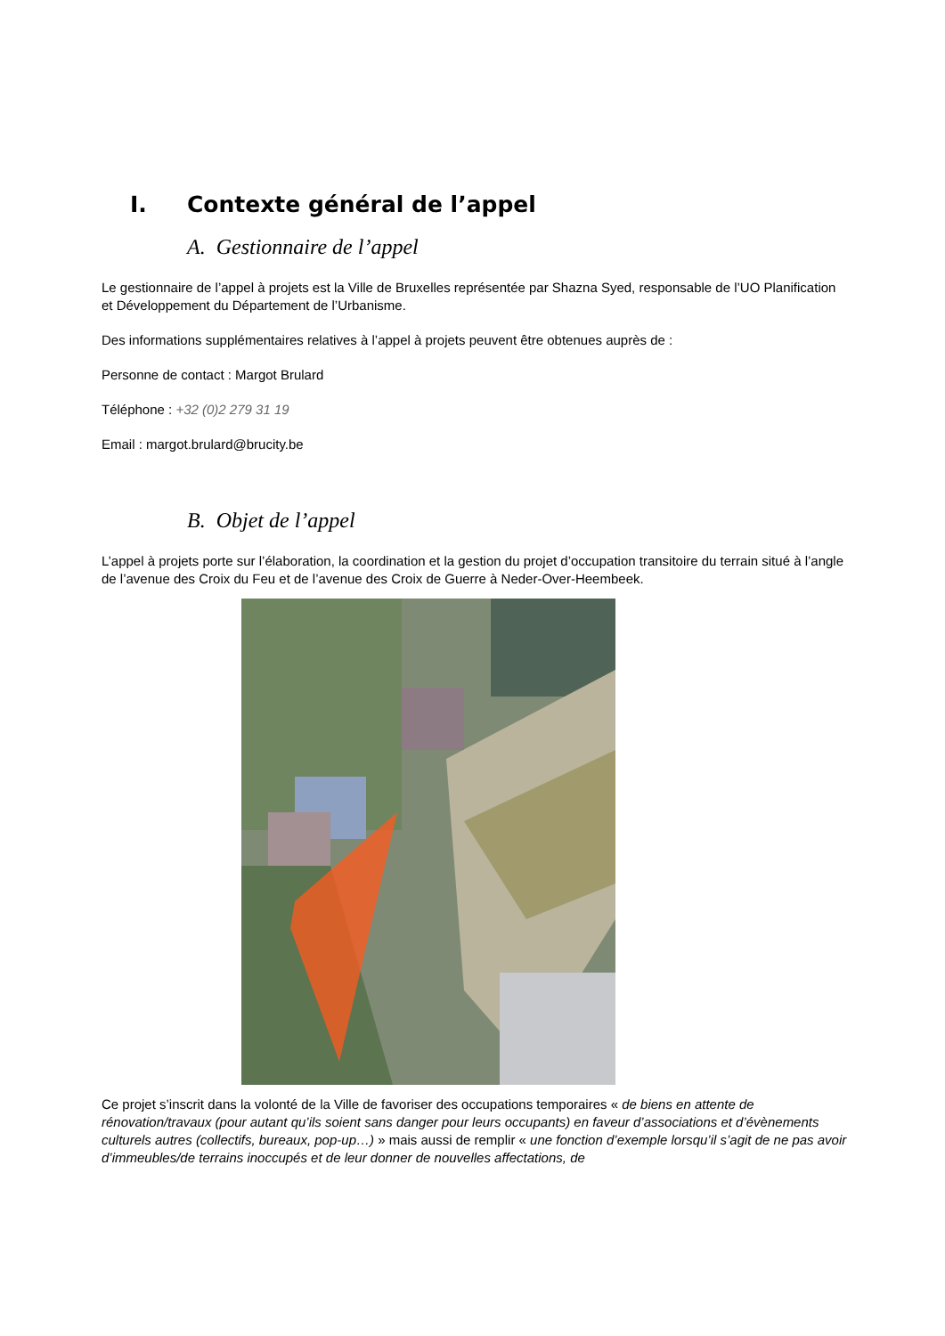I. Contexte général de l’appel
A. Gestionnaire de l’appel
Le gestionnaire de l’appel à projets est la Ville de Bruxelles représentée par Shazna Syed, responsable de l’UO Planification et Développement du Département de l’Urbanisme.
Des informations supplémentaires relatives à l’appel à projets peuvent être obtenues auprès de :
Personne de contact : Margot Brulard
Téléphone : +32 (0)2 279 31 19
Email : margot.brulard@brucity.be
B. Objet de l’appel
L’appel à projets porte sur l’élaboration, la coordination et la gestion du projet d’occupation transitoire du terrain situé à l’angle de l’avenue des Croix du Feu et de l’avenue des Croix de Guerre à Neder-Over-Heembeek.
Ce projet s’inscrit dans la volonté de la Ville de favoriser des occupations temporaires « de biens en attente de rénovation/travaux (pour autant qu’ils soient sans danger pour leurs occupants) en faveur d’associations et d’évènements culturels autres (collectifs, bureaux, pop-up…) » mais aussi de remplir « une fonction d’exemple lorsqu’il s’agit de ne pas avoir d’immeubles/de terrains inoccupés et de leur donner de nouvelles affectations, de